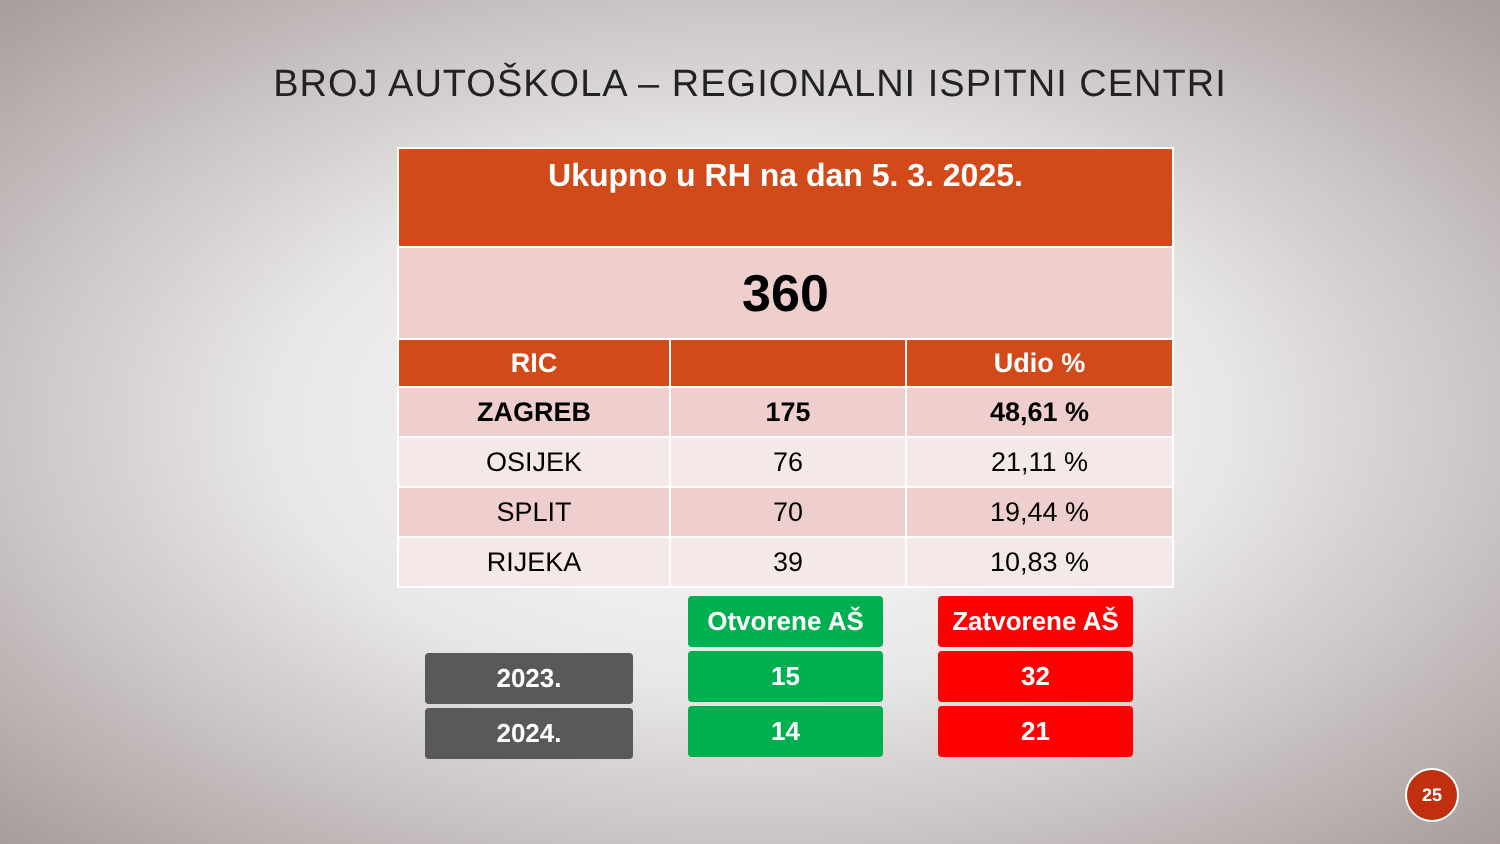BROJ AUTOŠKOLA – REGIONALNI ISPITNI CENTRI
| Ukupno u RH na dan 5. 3. 2025. | | |
| --- | --- | --- |
| 360 | | |
| RIC | | Udio % |
| ZAGREB | 175 | 48,61 % |
| OSIJEK | 76 | 21,11 % |
| SPLIT | 70 | 19,44 % |
| RIJEKA | 39 | 10,83 % |
2023.
2024.
Otvorene AŠ
15
14
Zatvorene AŠ
32
21
25